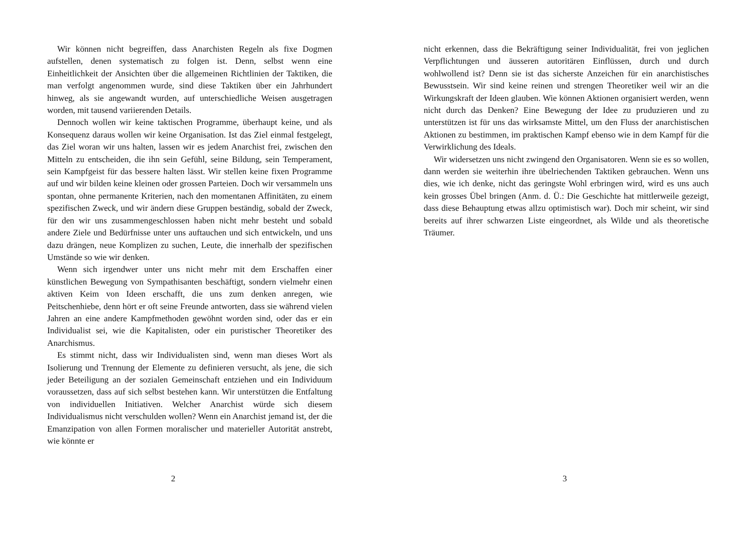Wir können nicht begreiffen, dass Anarchisten Regeln als fixe Dogmen aufstellen, denen systematisch zu folgen ist. Denn, selbst wenn eine Einheitlichkeit der Ansichten über die allgemeinen Richtlinien der Taktiken, die man verfolgt angenommen wurde, sind diese Taktiken über ein Jahrhundert hinweg, als sie angewandt wurden, auf unterschiedliche Weisen ausgetragen worden, mit tausend variierenden Details.
Dennoch wollen wir keine taktischen Programme, überhaupt keine, und als Konsequenz daraus wollen wir keine Organisation. Ist das Ziel einmal festgelegt, das Ziel woran wir uns halten, lassen wir es jedem Anarchist frei, zwischen den Mitteln zu entscheiden, die ihn sein Gefühl, seine Bildung, sein Temperament, sein Kampfgeist für das bessere halten lässt. Wir stellen keine fixen Programme auf und wir bilden keine kleinen oder grossen Parteien. Doch wir versammeln uns spontan, ohne permanente Kriterien, nach den momentanen Affinitäten, zu einem spezifischen Zweck, und wir ändern diese Gruppen beständig, sobald der Zweck, für den wir uns zusammengeschlossen haben nicht mehr besteht und sobald andere Ziele und Bedürfnisse unter uns auftauchen und sich entwickeln, und uns dazu drängen, neue Komplizen zu suchen, Leute, die innerhalb der spezifischen Umstände so wie wir denken.
Wenn sich irgendwer unter uns nicht mehr mit dem Erschaffen einer künstlichen Bewegung von Sympathisanten beschäftigt, sondern vielmehr einen aktiven Keim von Ideen erschafft, die uns zum denken anregen, wie Peitschenhiebe, denn hört er oft seine Freunde antworten, dass sie während vielen Jahren an eine andere Kampfmethoden gewöhnt worden sind, oder das er ein Individualist sei, wie die Kapitalisten, oder ein puristischer Theoretiker des Anarchismus.
Es stimmt nicht, dass wir Individualisten sind, wenn man dieses Wort als Isolierung und Trennung der Elemente zu definieren versucht, als jene, die sich jeder Beteiligung an der sozialen Gemeinschaft entziehen und ein Individuum voraussetzen, dass auf sich selbst bestehen kann. Wir unterstützen die Entfaltung von individuellen Initiativen. Welcher Anarchist würde sich diesem Individualismus nicht verschulden wollen? Wenn ein Anarchist jemand ist, der die Emanzipation von allen Formen moralischer und materieller Autorität anstrebt, wie könnte er
2
nicht erkennen, dass die Bekräftigung seiner Individualität, frei von jeglichen Verpflichtungen und äusseren autoritären Einflüssen, durch und durch wohlwollend ist? Denn sie ist das sicherste Anzeichen für ein anarchistisches Bewusstsein. Wir sind keine reinen und strengen Theoretiker weil wir an die Wirkungskraft der Ideen glauben. Wie können Aktionen organisiert werden, wenn nicht durch das Denken? Eine Bewegung der Idee zu pruduzieren und zu unterstützen ist für uns das wirksamste Mittel, um den Fluss der anarchistischen Aktionen zu bestimmen, im praktischen Kampf ebenso wie in dem Kampf für die Verwirklichung des Ideals.
Wir widersetzen uns nicht zwingend den Organisatoren. Wenn sie es so wollen, dann werden sie weiterhin ihre übelriechenden Taktiken gebrauchen. Wenn uns dies, wie ich denke, nicht das geringste Wohl erbringen wird, wird es uns auch kein grosses Übel bringen (Anm. d. Ü.: Die Geschichte hat mittlerweile gezeigt, dass diese Behauptung etwas allzu optimistisch war). Doch mir scheint, wir sind bereits auf ihrer schwarzen Liste eingeordnet, als Wilde und als theoretische Träumer.
3